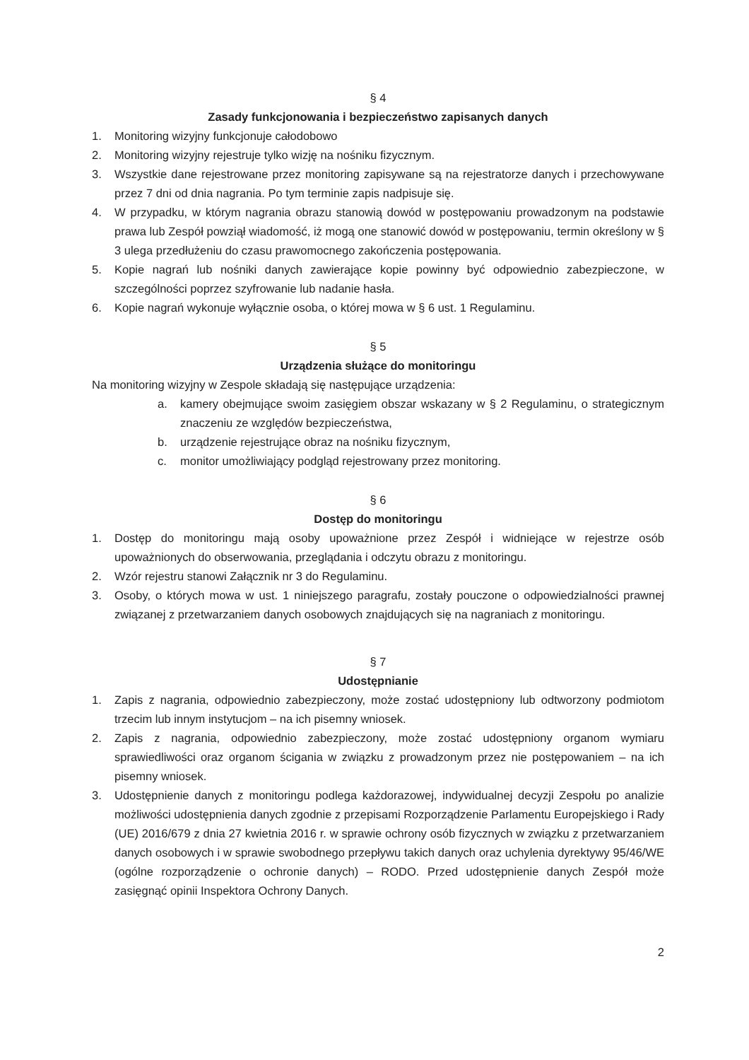§ 4
Zasady funkcjonowania i bezpieczeństwo zapisanych danych
1. Monitoring wizyjny funkcjonuje całodobowo
2. Monitoring wizyjny rejestruje tylko wizję na nośniku fizycznym.
3. Wszystkie dane rejestrowane przez monitoring zapisywane są na rejestratorze danych i przechowywane przez 7 dni od dnia nagrania. Po tym terminie zapis nadpisuje się.
4. W przypadku, w którym nagrania obrazu stanowią dowód w postępowaniu prowadzonym na podstawie prawa lub Zespół powziął wiadomość, iż mogą one stanowić dowód w postępowaniu, termin określony w § 3 ulega przedłużeniu do czasu prawomocnego zakończenia postępowania.
5. Kopie nagrań lub nośniki danych zawierające kopie powinny być odpowiednio zabezpieczone, w szczególności poprzez szyfrowanie lub nadanie hasła.
6. Kopie nagrań wykonuje wyłącznie osoba, o której mowa w § 6 ust. 1 Regulaminu.
§ 5
Urządzenia służące do monitoringu
Na monitoring wizyjny w Zespole składają się następujące urządzenia:
a. kamery obejmujące swoim zasięgiem obszar wskazany w § 2 Regulaminu, o strategicznym znaczeniu ze względów bezpieczeństwa,
b. urządzenie rejestrujące obraz na nośniku fizycznym,
c. monitor umożliwiający podgląd rejestrowany przez monitoring.
§ 6
Dostęp do monitoringu
1. Dostęp do monitoringu mają osoby upoważnione przez Zespół i widniejące w rejestrze osób upoważnionych do obserwowania, przeglądania i odczytu obrazu z monitoringu.
2. Wzór rejestru stanowi Załącznik nr 3 do Regulaminu.
3. Osoby, o których mowa w ust. 1 niniejszego paragrafu, zostały pouczone o odpowiedzialności prawnej związanej z przetwarzaniem danych osobowych znajdujących się na nagraniach z monitoringu.
§ 7
Udostępnianie
1. Zapis z nagrania, odpowiednio zabezpieczony, może zostać udostępniony lub odtworzony podmiotom trzecim lub innym instytucjom – na ich pisemny wniosek.
2. Zapis z nagrania, odpowiednio zabezpieczony, może zostać udostępniony organom wymiaru sprawiedliwości oraz organom ścigania w związku z prowadzonym przez nie postępowaniem – na ich pisemny wniosek.
3. Udostępnienie danych z monitoringu podlega każdorazowej, indywidualnej decyzji Zespołu po analizie możliwości udostępnienia danych zgodnie z przepisami Rozporządzenie Parlamentu Europejskiego i Rady (UE) 2016/679 z dnia 27 kwietnia 2016 r. w sprawie ochrony osób fizycznych w związku z przetwarzaniem danych osobowych i w sprawie swobodnego przepływu takich danych oraz uchylenia dyrektywy 95/46/WE (ogólne rozporządzenie o ochronie danych) – RODO. Przed udostępnienie danych Zespół może zasięgnąć opinii Inspektora Ochrony Danych.
2